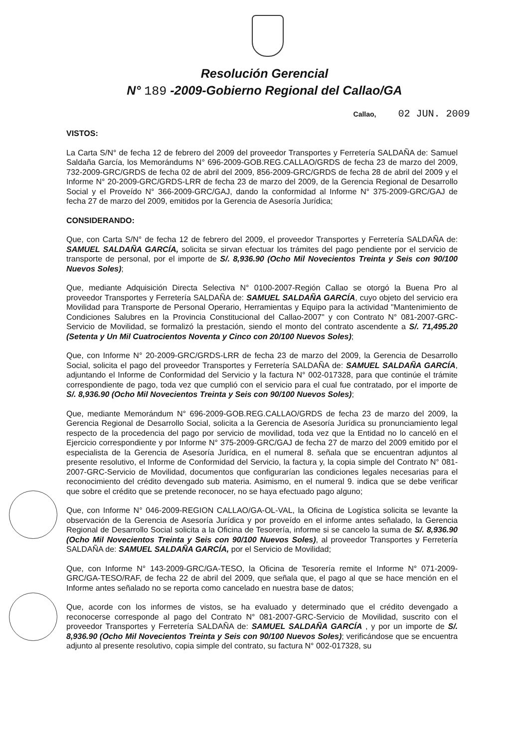Resolución Gerencial
N° 189 -2009-Gobierno Regional del Callao/GA
Callao, 02 JUN. 2009
VISTOS:
La Carta S/N° de fecha 12 de febrero del 2009 del proveedor Transportes y Ferretería SALDAÑA de: Samuel Saldaña García, los Memorándums N° 696-2009-GOB.REG.CALLAO/GRDS de fecha 23 de marzo del 2009, 732-2009-GRC/GRDS de fecha 02 de abril del 2009, 856-2009-GRC/GRDS de fecha 28 de abril del 2009 y el Informe N° 20-2009-GRC/GRDS-LRR de fecha 23 de marzo del 2009, de la Gerencia Regional de Desarrollo Social y el Proveído N° 366-2009-GRC/GAJ, dando la conformidad al Informe N° 375-2009-GRC/GAJ de fecha 27 de marzo del 2009, emitidos por la Gerencia de Asesoría Jurídica;
CONSIDERANDO:
Que, con Carta S/N° de fecha 12 de febrero del 2009, el proveedor Transportes y Ferretería SALDAÑA de: SAMUEL SALDAÑA GARCÍA, solicita se sirvan efectuar los trámites del pago pendiente por el servicio de transporte de personal, por el importe de S/. 8,936.90 (Ocho Mil Novecientos Treinta y Seis con 90/100 Nuevos Soles);
Que, mediante Adquisición Directa Selectiva N° 0100-2007-Región Callao se otorgó la Buena Pro al proveedor Transportes y Ferretería SALDAÑA de: SAMUEL SALDAÑA GARCÍA, cuyo objeto del servicio era Movilidad para Transporte de Personal Operario, Herramientas y Equipo para la actividad "Mantenimiento de Condiciones Salubres en la Provincia Constitucional del Callao-2007" y con Contrato N° 081-2007-GRC-Servicio de Movilidad, se formalizó la prestación, siendo el monto del contrato ascendente a S/. 71,495.20 (Setenta y Un Mil Cuatrocientos Noventa y Cinco con 20/100 Nuevos Soles);
Que, con Informe N° 20-2009-GRC/GRDS-LRR de fecha 23 de marzo del 2009, la Gerencia de Desarrollo Social, solicita el pago del proveedor Transportes y Ferretería SALDAÑA de: SAMUEL SALDAÑA GARCÍA, adjuntando el Informe de Conformidad del Servicio y la factura N° 002-017328, para que continúe el trámite correspondiente de pago, toda vez que cumplió con el servicio para el cual fue contratado, por el importe de S/. 8,936.90 (Ocho Mil Novecientos Treinta y Seis con 90/100 Nuevos Soles);
Que, mediante Memorándum N° 696-2009-GOB.REG.CALLAO/GRDS de fecha 23 de marzo del 2009, la Gerencia Regional de Desarrollo Social, solicita a la Gerencia de Asesoría Jurídica su pronunciamiento legal respecto de la procedencia del pago por servicio de movilidad, toda vez que la Entidad no lo canceló en el Ejercicio correspondiente y por Informe N° 375-2009-GRC/GAJ de fecha 27 de marzo del 2009 emitido por el especialista de la Gerencia de Asesoría Jurídica, en el numeral 8. señala que se encuentran adjuntos al presente resolutivo, el Informe de Conformidad del Servicio, la factura y, la copia simple del Contrato N° 081-2007-GRC-Servicio de Movilidad, documentos que configurarían las condiciones legales necesarias para el reconocimiento del crédito devengado sub materia. Asimismo, en el numeral 9. indica que se debe verificar que sobre el crédito que se pretende reconocer, no se haya efectuado pago alguno;
Que, con Informe N° 046-2009-REGION CALLAO/GA-OL-VAL, la Oficina de Logística solicita se levante la observación de la Gerencia de Asesoría Jurídica y por proveído en el informe antes señalado, la Gerencia Regional de Desarrollo Social solicita a la Oficina de Tesorería, informe si se cancelo la suma de S/. 8,936.90 (Ocho Mil Novecientos Treinta y Seis con 90/100 Nuevos Soles), al proveedor Transportes y Ferretería SALDAÑA de: SAMUEL SALDAÑA GARCÍA, por el Servicio de Movilidad;
Que, con Informe N° 143-2009-GRC/GA-TESO, la Oficina de Tesorería remite el Informe N° 071-2009-GRC/GA-TESO/RAF, de fecha 22 de abril del 2009, que señala que, el pago al que se hace mención en el Informe antes señalado no se reporta como cancelado en nuestra base de datos;
Que, acorde con los informes de vistos, se ha evaluado y determinado que el crédito devengado a reconocerse corresponde al pago del Contrato N° 081-2007-GRC-Servicio de Movilidad, suscrito con el proveedor Transportes y Ferretería SALDAÑA de: SAMUEL SALDAÑA GARCÍA , y por un importe de S/. 8,936.90 (Ocho Mil Novecientos Treinta y Seis con 90/100 Nuevos Soles); verificándose que se encuentra adjunto al presente resolutivo, copia simple del contrato, su factura N° 002-017328, su